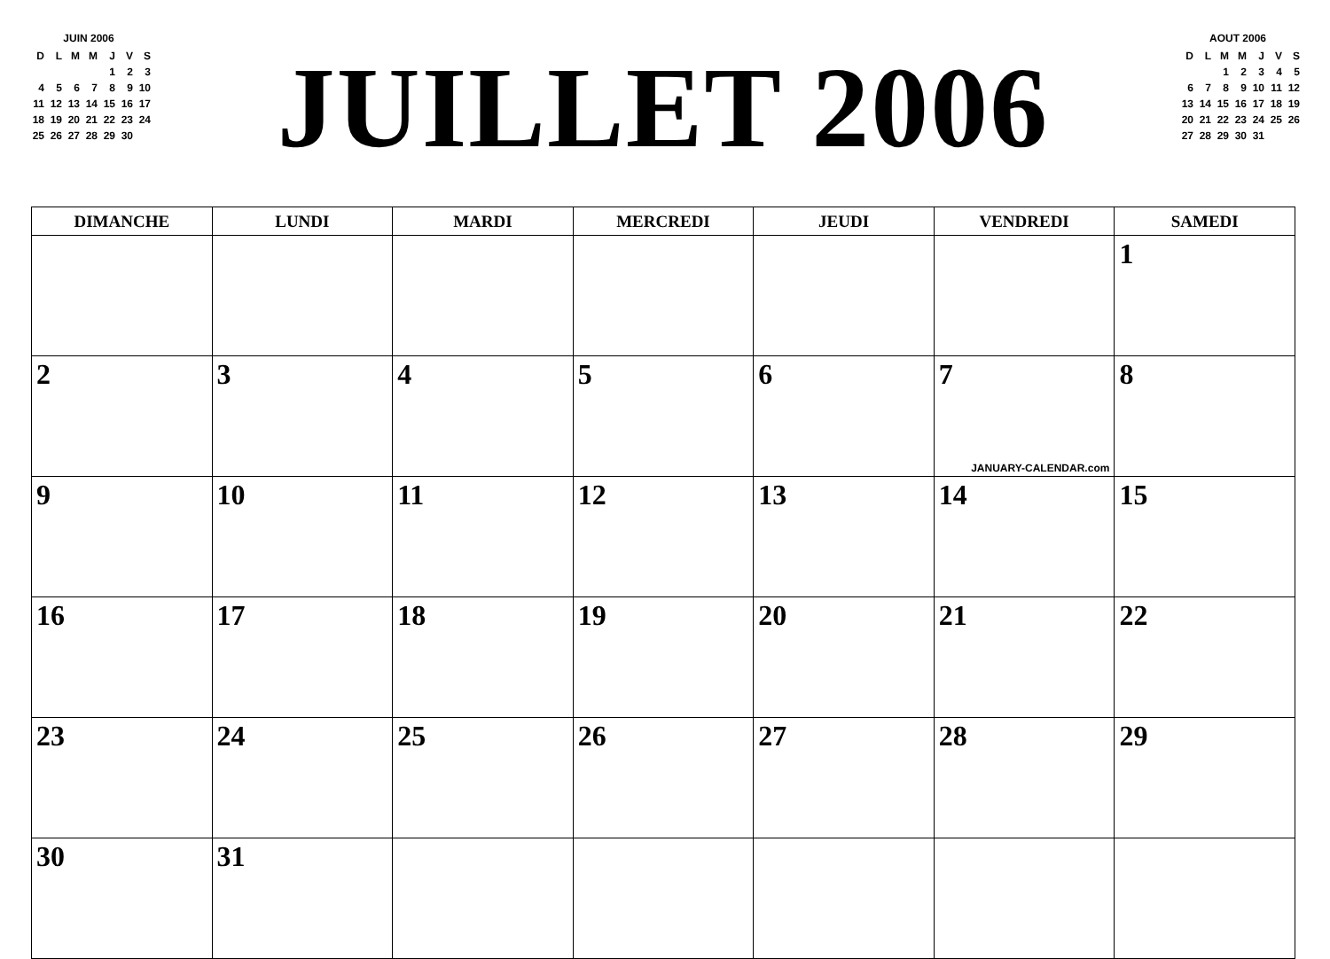JUIN 2006
| D | L | M | M | J | V | S |
| | | | | 1 | 2 | 3 |
| 4 | 5 | 6 | 7 | 8 | 9 | 10 |
| 11 | 12 | 13 | 14 | 15 | 16 | 17 |
| 18 | 19 | 20 | 21 | 22 | 23 | 24 |
| 25 | 26 | 27 | 28 | 29 | 30 | |
JUILLET 2006
AOUT 2006
| D | L | M | M | J | V | S |
| | | 1 | 2 | 3 | 4 | 5 |
| 6 | 7 | 8 | 9 | 10 | 11 | 12 |
| 13 | 14 | 15 | 16 | 17 | 18 | 19 |
| 20 | 21 | 22 | 23 | 24 | 25 | 26 |
| 27 | 28 | 29 | 30 | 31 | | |
| DIMANCHE | LUNDI | MARDI | MERCREDI | JEUDI | VENDREDI | SAMEDI |
| --- | --- | --- | --- | --- | --- | --- |
| | | | | | | 1 |
| 2 | 3 | 4 | 5 | 6 | 7 JANUARY-CALENDAR.com | 8 |
| 9 | 10 | 11 | 12 | 13 | 14 | 15 |
| 16 | 17 | 18 | 19 | 20 | 21 | 22 |
| 23 | 24 | 25 | 26 | 27 | 28 | 29 |
| 30 | 31 | | | | | |